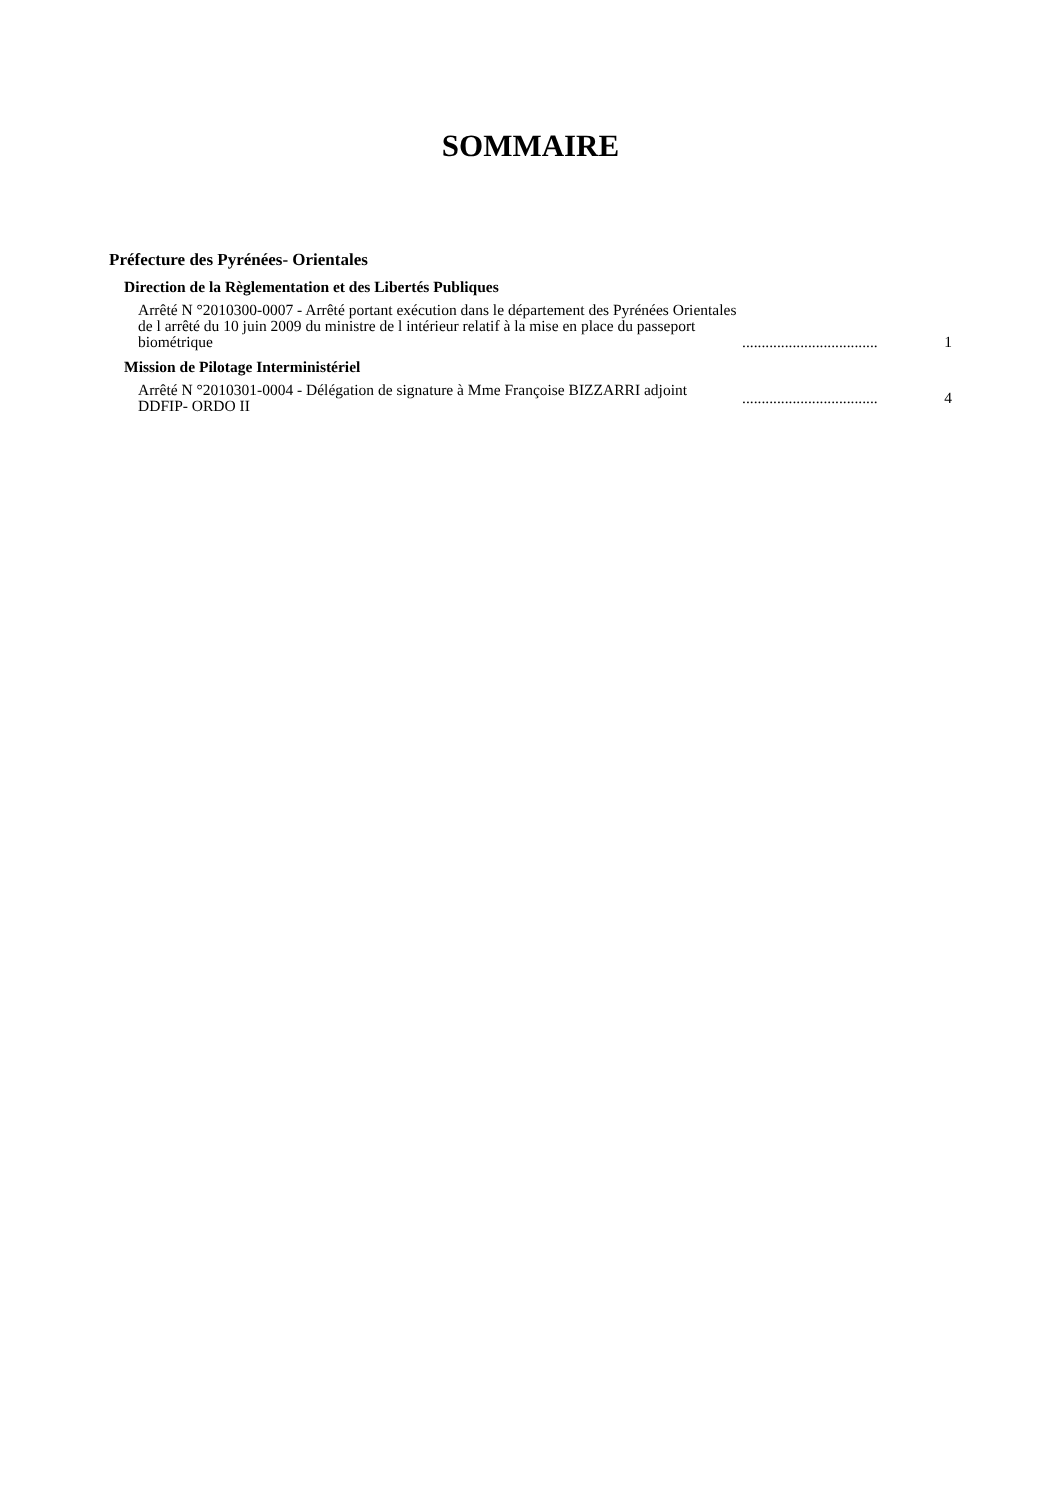SOMMAIRE
Préfecture des Pyrénées- Orientales
Direction de la Règlementation et des Libertés Publiques
Arrêté N °2010300-0007 - Arrêté portant exécution dans le département des Pyrénées Orientales de l arrêté du 10 juin 2009 du ministre de l intérieur relatif à la mise en place du passeport biométrique
...................................
1
Mission de Pilotage Interministériel
Arrêté N °2010301-0004 - Délégation de signature à Mme Françoise BIZZARRI adjoint
DDFIP- ORDO II
...................................
4